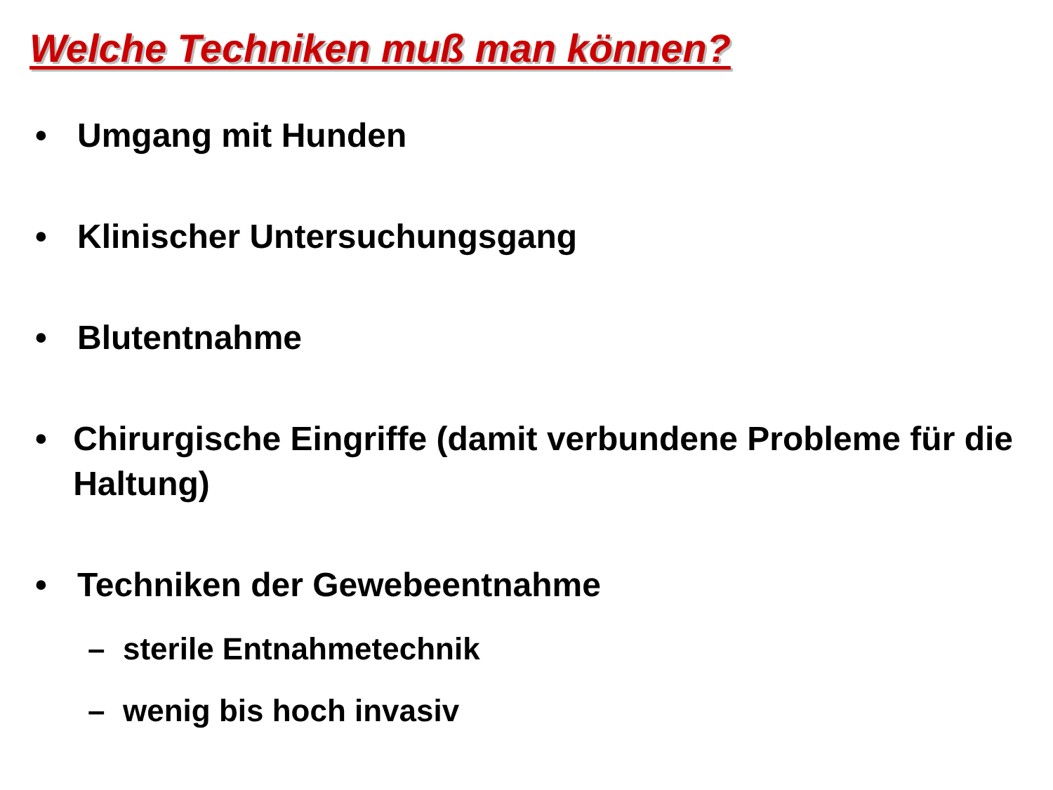Welche Techniken muß man können?
• Umgang mit Hunden
• Klinischer Untersuchungsgang
• Blutentnahme
• Chirurgische Eingriffe (damit verbundene Probleme für die Haltung)
• Techniken der Gewebeentnahme
– sterile Entnahmetechnik
– wenig bis hoch invasiv